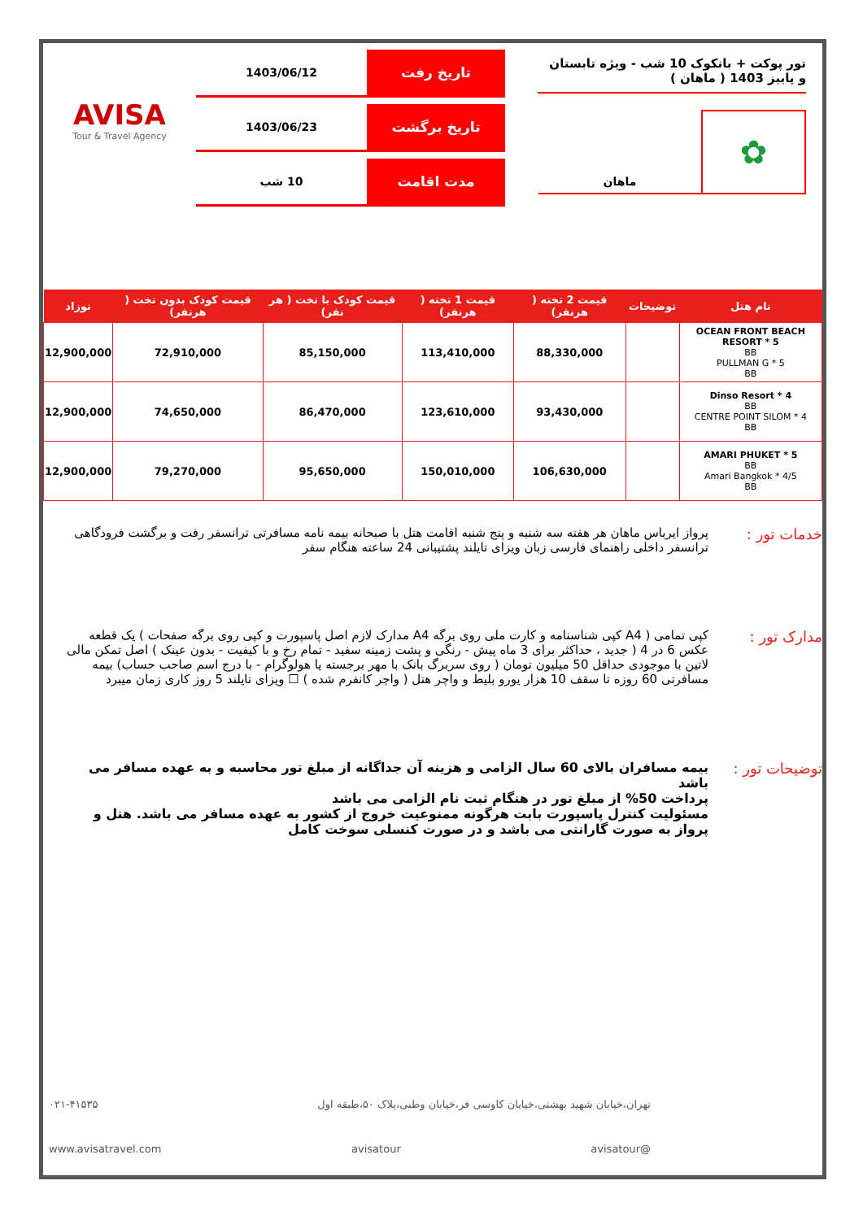تور پوکت + بانکوک 10 شب - ویژه تابستان و پاییز 1403 ( ماهان )
✿
ماهان
تاریخ رفت
1403/06/12
تاریخ برگشت
1403/06/23
مدت اقامت
10 شب
AVISA
Tour & Travel Agency
| نام هتل | توضیحات | قیمت 2 تخته ( هرنفر) | قیمت 1 تخته ( هرنفر) | قیمت کودک با تخت ( هر نفر) | قیمت کودک بدون تخت ( هرنفر) | نوزاد |
| --- | --- | --- | --- | --- | --- | --- |
| OCEAN FRONT BEACH RESORT * 5 BB PULLMAN G * 5 BB | | 88,330,000 | 113,410,000 | 85,150,000 | 72,910,000 | 12,900,000 |
| Dinso Resort * 4 BB CENTRE POINT SILOM * 4 BB | | 93,430,000 | 123,610,000 | 86,470,000 | 74,650,000 | 12,900,000 |
| AMARI PHUKET * 5 BB Amari Bangkok * 4/5 BB | | 106,630,000 | 150,010,000 | 95,650,000 | 79,270,000 | 12,900,000 |
خدمات تور :
پرواز ایرباس ماهان هر هفته سه شنبه و پنج شنبه اقامت هتل با صبحانه بیمه نامه مسافرتی ترانسفر رفت و برگشت فرودگاهی ترانسفر داخلی راهنمای فارسی زبان ویزای تایلند پشتیبانی 24 ساعته هنگام سفر
مدارک تور :
کپی تمامی ( A4 کپی شناسنامه و کارت ملی روی برگه A4 مدارک لازم اصل پاسپورت و کپی روی برگه صفحات ) یک قطعه عکس 6 در 4 ( جدید ، حداکثر برای 3 ماه پیش - رنگی و پشت زمینه سفید - تمام رخ و با کیفیت - بدون عینک ) اصل تمکن مالی لاتین با موجودی حداقل 50 میلیون تومان ( روی سربرگ بانک با مهر برجسته یا هولوگرام - با درج اسم صاحب حساب) بیمه مسافرتی 60 روزه تا سقف 10 هزار یورو بلیط و واچر هتل ( واچر کانفرم شده ) ☐ ویزای تایلند 5 روز کاری زمان میبرد
توضیحات تور :
بیمه مسافران بالای 60 سال الزامی و هزینه آن جداگانه از مبلغ تور محاسبه و به عهده مسافر می باشد
پرداخت 50% از مبلغ تور در هنگام ثبت نام الزامی می باشد
مسئولیت کنترل پاسپورت بابت هرگونه ممنوعیت خروج از کشور به عهده مسافر می باشد. هتل و پرواز به صورت گارانتی می باشد و در صورت کنسلی سوخت کامل
تهران،خیابان شهید بهشتی،خیابان کاوسی فر،خیابان وطنی،پلاک ۵۰،طبقه اول ۰۲۱-۴۱۵۳۵
@avisatour avisatour www.avisatravel.com